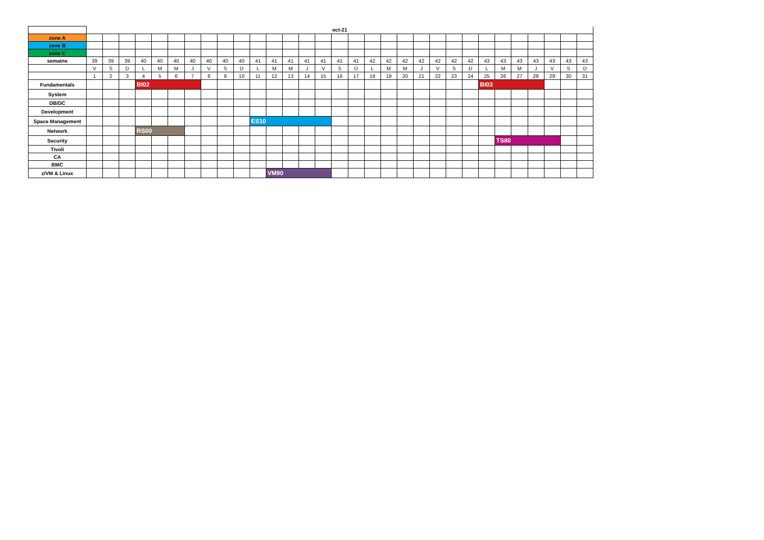| | oct-21 | | | | | | | | | | | | | | | | | | | | | | | | | | | | | | |
| zone A | | | | | | | | | | | | | | | | | | | | | | | | | | | | | | | |
| zone B | | | | | | | | | | | | | | | | | | | | | | | | | | | | | | | |
| zone C | | | | | | | | | | | | | | | | | | | | | | | | | | | | | | | |
| semaine | 39 | 39 | 39 | 40 | 40 | 40 | 40 | 40 | 40 | 40 | 41 | 41 | 41 | 41 | 41 | 41 | 41 | 42 | 42 | 42 | 42 | 42 | 42 | 42 | 43 | 43 | 43 | 43 | 43 | 43 | 43 |
| | V | S | D | L | M | M | J | V | S | D | L | M | M | J | V | S | D | L | M | M | J | V | S | D | L | M | M | J | V | S | D |
| | 1 | 2 | 3 | 4 | 5 | 6 | 7 | 8 | 9 | 10 | 11 | 12 | 13 | 14 | 15 | 16 | 17 | 18 | 19 | 20 | 21 | 22 | 23 | 24 | 25 | 26 | 27 | 28 | 29 | 30 | 31 |
| Fundamentals | | | | BI02 | | | | | | | | | | | | | | | | | | | | | BI03 | | | | | | |
| System | | | | | | | | | | | | | | | | | | | | | | | | | | | | | | | |
| DB/DC | | | | | | | | | | | | | | | | | | | | | | | | | | | | | | | |
| Development | | | | | | | | | | | | | | | | | | | | | | | | | | | | | | | |
| Space Management | | | | | | | | | | | ES10 | | | | | | | | | | | | | | | | | | | | |
| Network | | | | RS00 | | | | | | | | | | | | | | | | | | | | | | | | | | | |
| Security | | | | | | | | | | | | | | | | | | | | | | | | | | TS80 | | | | | |
| Tivoli | | | | | | | | | | | | | | | | | | | | | | | | | | | | | | | |
| CA | | | | | | | | | | | | | | | | | | | | | | | | | | | | | | | |
| BMC | | | | | | | | | | | | | | | | | | | | | | | | | | | | | | | |
| z/VM & Linux | | | | | | | | | | | | VM90 | | | | | | | | | | | | | | | | | | | |